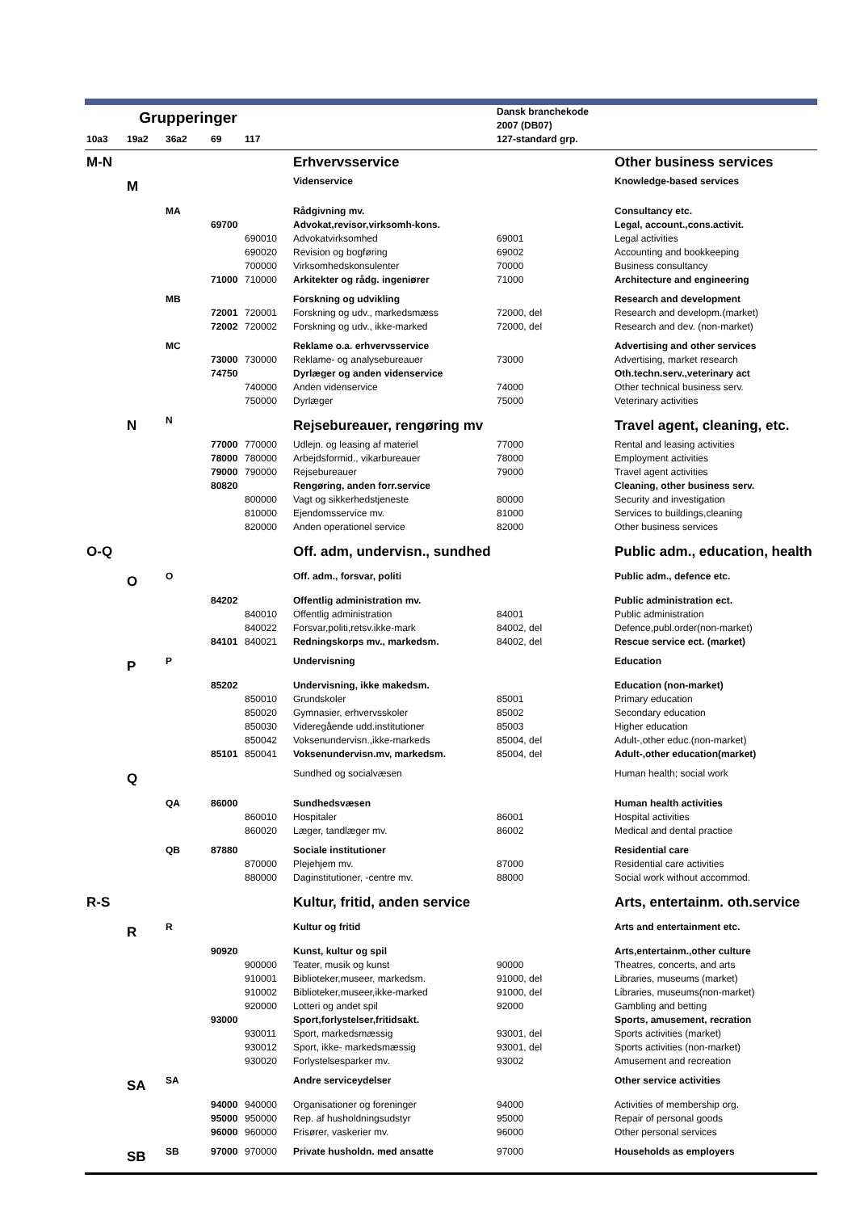| Grupperinger | | | | | | Dansk branchekode 2007 (DB07) | |
| --- | --- | --- | --- | --- | --- | --- | --- |
| 10a3 | 19a2 | 36a2 | 69 | 117 | | 127-standard grp. | |
| M-N | | | | | Erhvervsservice | | Other business services |
| | M | | | | Videnservice | | Knowledge-based services |
| | | MA | | | Rådgivning mv. | | Consultancy etc. |
| | | | 69700 | | Advokat,revisor,virksomh-kons. | | Legal, account.,cons.activit. |
| | | | | 690010 | Advokatvirksomhed | 69001 | Legal activities |
| | | | | 690020 | Revision og bogføring | 69002 | Accounting and bookkeeping |
| | | | | 700000 | Virksomhedskonsulenter | 70000 | Business consultancy |
| | | | 71000 | 710000 | Arkitekter og rådg. ingeniører | 71000 | Architecture and engineering |
| | | MB | | | Forskning og udvikling | | Research and development |
| | | | 72001 | 720001 | Forskning og udv., markedsmæss | 72000, del | Research and developm.(market) |
| | | | 72002 | 720002 | Forskning og udv., ikke-marked | 72000, del | Research and dev. (non-market) |
| | | MC | | | Reklame o.a. erhvervsservice | | Advertising and other services |
| | | | 73000 | 730000 | Reklame- og analysebureauer | 73000 | Advertising, market research |
| | | | 74750 | | Dyrlæger og anden videnservice | | Oth.techn.serv.,veterinary act |
| | | | | 740000 | Anden videnservice | 74000 | Other technical business serv. |
| | | | | 750000 | Dyrlæger | 75000 | Veterinary activities |
| | N | N | | | Rejsebureauer, rengøring mv | | Travel agent, cleaning, etc. |
| | | | 77000 | 770000 | Udlejn. og leasing af materiel | 77000 | Rental and leasing activities |
| | | | 78000 | 780000 | Arbejdsformid., vikarbureauer | 78000 | Employment activities |
| | | | 79000 | 790000 | Rejsebureauer | 79000 | Travel agent activities |
| | | | 80820 | | Rengøring, anden forr.service | | Cleaning, other business serv. |
| | | | | 800000 | Vagt og sikkerhedstjeneste | 80000 | Security and investigation |
| | | | | 810000 | Ejendomsservice mv. | 81000 | Services to buildings,cleaning |
| | | | | 820000 | Anden operationel service | 82000 | Other business services |
| O-Q | | | | | Off. adm, undervisn., sundhed | | Public adm., education, health |
| | O | O | | | Off. adm., forsvar, politi | | Public adm., defence etc. |
| | | | 84202 | | Offentlig administration mv. | | Public administration ect. |
| | | | | 840010 | Offentlig administration | 84001 | Public administration |
| | | | | 840022 | Forsvar,politi,retsv.ikke-mark | 84002, del | Defence,publ.order(non-market) |
| | | | 84101 | 840021 | Redningskorps mv., markedsm. | 84002, del | Rescue service ect. (market) |
| | P | P | | | Undervisning | | Education |
| | | | 85202 | | Undervisning, ikke makedsm. | | Education (non-market) |
| | | | | 850010 | Grundskoler | 85001 | Primary education |
| | | | | 850020 | Gymnasier, erhvervsskoler | 85002 | Secondary education |
| | | | | 850030 | Videregående udd.institutioner | 85003 | Higher education |
| | | | | 850042 | Voksenundervisn.,ikke-markeds | 85004, del | Adult-,other educ.(non-market) |
| | | | 85101 | 850041 | Voksenundervisn.mv, markedsm. | 85004, del | Adult-,other education(market) |
| | Q | | | | Sundhed og socialvæsen | | Human health; social work |
| | | QA | 86000 | | Sundhedsvæsen | | Human health activities |
| | | | | 860010 | Hospitaler | 86001 | Hospital activities |
| | | | | 860020 | Læger, tandlæger mv. | 86002 | Medical and dental practice |
| | | QB | 87880 | | Sociale institutioner | | Residential care |
| | | | | 870000 | Plejehjem mv. | 87000 | Residential care activities |
| | | | | 880000 | Daginstitutioner, -centre mv. | 88000 | Social work without accommod. |
| R-S | | | | | Kultur, fritid, anden service | | Arts, entertainm. oth.service |
| | R | R | | | Kultur og fritid | | Arts and entertainment etc. |
| | | | 90920 | | Kunst, kultur og spil | | Arts,entertainm.,other culture |
| | | | | 900000 | Teater, musik og kunst | 90000 | Theatres, concerts, and arts |
| | | | | 910001 | Biblioteker,museer, markedsm. | 91000, del | Libraries, museums (market) |
| | | | | 910002 | Biblioteker,museer,ikke-marked | 91000, del | Libraries, museums(non-market) |
| | | | | 920000 | Lotteri og andet spil | 92000 | Gambling and betting |
| | | | 93000 | | Sport,forlystelser,fritidsakt. | | Sports, amusement, recration |
| | | | | 930011 | Sport, markedsmæssig | 93001, del | Sports activities (market) |
| | | | | 930012 | Sport, ikke- markedsmæssig | 93001, del | Sports activities (non-market) |
| | | | | 930020 | Forlystelsesparker mv. | 93002 | Amusement and recreation |
| | SA | SA | | | Andre serviceydelser | | Other service activities |
| | | | 94000 | 940000 | Organisationer og foreninger | 94000 | Activities of membership org. |
| | | | 95000 | 950000 | Rep. af husholdningsudstyr | 95000 | Repair of personal goods |
| | | | 96000 | 960000 | Frisører, vaskerier mv. | 96000 | Other personal services |
| | SB | SB | 97000 | 970000 | Private husholdn. med ansatte | 97000 | Households as employers |